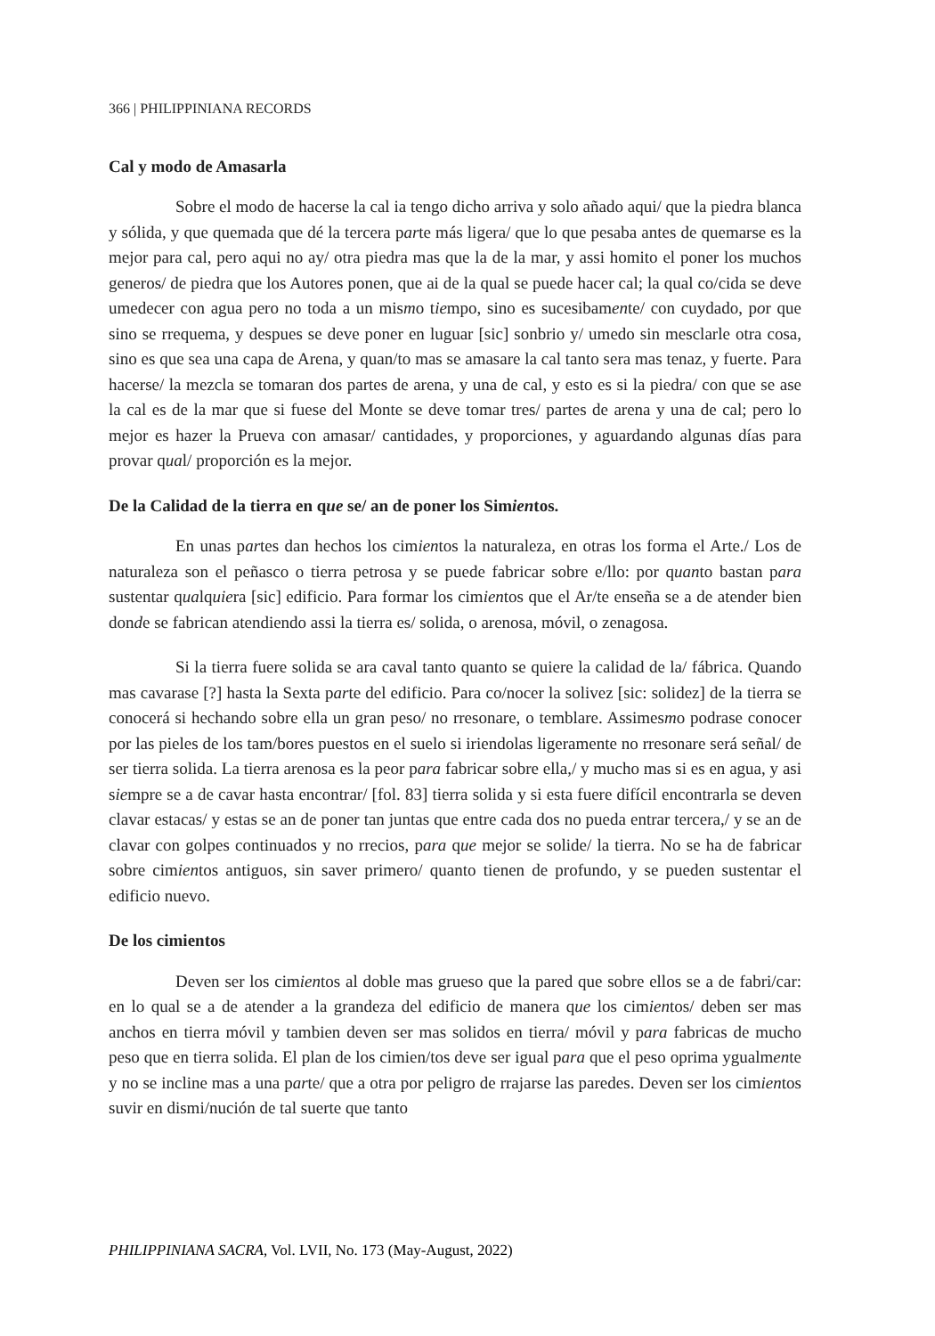366 | PHILIPPINIANA RECORDS
Cal y modo de Amasarla
Sobre el modo de hacerse la cal ia tengo dicho arriva y solo añado aqui/ que la piedra blanca y sólida, y que quemada que dé la tercera parte más ligera/ que lo que pesaba antes de quemarse es la mejor para cal, pero aqui no ay/ otra piedra mas que la de la mar, y assi homito el poner los muchos generos/ de piedra que los Autores ponen, que ai de la qual se puede hacer cal; la qual co/cida se deve umedecer con agua pero no toda a un mismo tiempo, sino es sucesibamente/ con cuydado, por que sino se rrequema, y despues se deve poner en luguar [sic] sonbrio y/ umedo sin mesclarle otra cosa, sino es que sea una capa de Arena, y quan/to mas se amasare la cal tanto sera mas tenaz, y fuerte. Para hacerse/ la mezcla se tomaran dos partes de arena, y una de cal, y esto es si la piedra/ con que se ase la cal es de la mar que si fuese del Monte se deve tomar tres/ partes de arena y una de cal; pero lo mejor es hazer la Prueva con amasar/ cantidades, y proporciones, y aguardando algunas días para provar qual/ proporción es la mejor.
De la Calidad de la tierra en que se/ an de poner los Simientos.
En unas partes dan hechos los cimientos la naturaleza, en otras los forma el Arte./ Los de naturaleza son el peñasco o tierra petrosa y se puede fabricar sobre e/llo: por quanto bastan para sustentar qualquiera [sic] edificio. Para formar los cimientos que el Ar/te enseña se a de atender bien donde se fabrican atendiendo assi la tierra es/ solida, o arenosa, móvil, o zenagosa.
Si la tierra fuere solida se ara caval tanto quanto se quiere la calidad de la/ fábrica. Quando mas cavarase [?] hasta la Sexta parte del edificio. Para co/nocer la solivez [sic: solidez] de la tierra se conocerá si hechando sobre ella un gran peso/ no rresonare, o temblare. Assimesmo podrase conocer por las pieles de los tam/bores puestos en el suelo si iriendolas ligeramente no rresonare será señal/ de ser tierra solida. La tierra arenosa es la peor para fabricar sobre ella,/ y mucho mas si es en agua, y asi siempre se a de cavar hasta encontrar/ [fol. 83] tierra solida y si esta fuere difícil encontrarla se deven clavar estacas/ y estas se an de poner tan juntas que entre cada dos no pueda entrar tercera,/ y se an de clavar con golpes continuados y no rrecios, para que mejor se solide/ la tierra. No se ha de fabricar sobre cimientos antiguos, sin saver primero/ quanto tienen de profundo, y se pueden sustentar el edificio nuevo.
De los cimientos
Deven ser los cimientos al doble mas grueso que la pared que sobre ellos se a de fabri/car: en lo qual se a de atender a la grandeza del edificio de manera que los cimientos/ deben ser mas anchos en tierra móvil y tambien deven ser mas solidos en tierra/ móvil y para fabricas de mucho peso que en tierra solida. El plan de los cimien/tos deve ser igual para que el peso oprima ygualmente y no se incline mas a una parte/ que a otra por peligro de rrajarse las paredes. Deven ser los cimientos suvir en dismi/nución de tal suerte que tanto
PHILIPPINIANA SACRA, Vol. LVII, No. 173 (May-August, 2022)